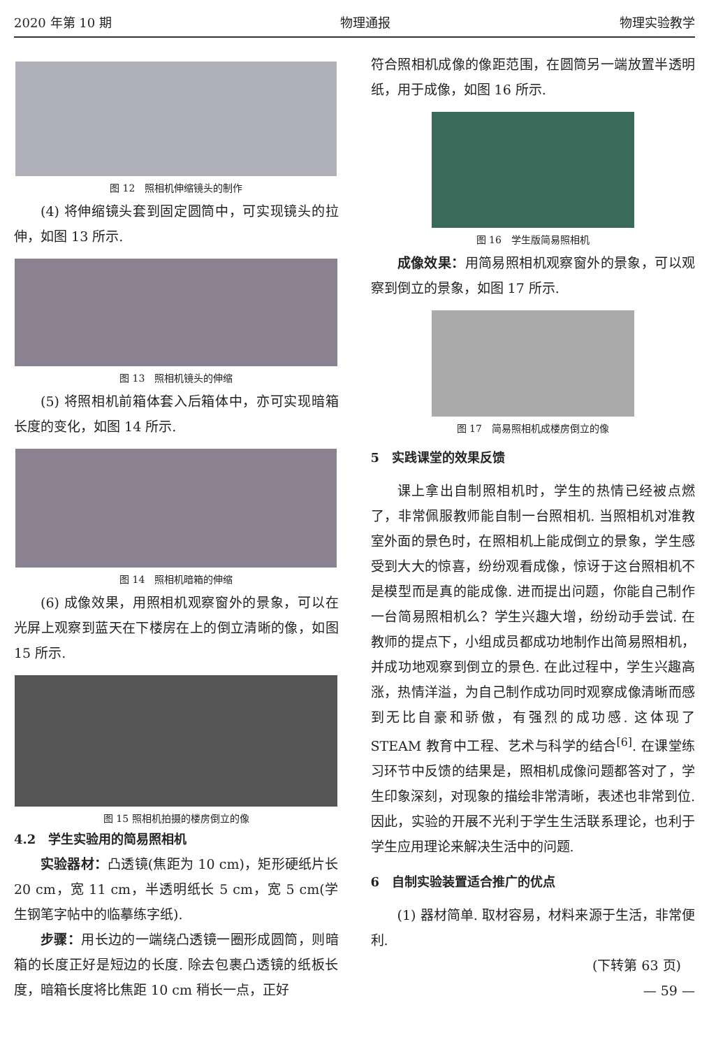2020 年第 10 期 物理通报 物理实验教学
图 12　照相机伸缩镜头的制作
(4) 将伸缩镜头套到固定圆筒中，可实现镜头的拉伸，如图 13 所示.
图 13　照相机镜头的伸缩
(5) 将照相机前箱体套入后箱体中，亦可实现暗箱长度的变化，如图 14 所示.
图 14　照相机暗箱的伸缩
(6) 成像效果，用照相机观察窗外的景象，可以在光屏上观察到蓝天在下楼房在上的倒立清晰的像，如图 15 所示.
图 15 照相机拍摄的楼房倒立的像
4.2　学生实验用的简易照相机
实验器材：凸透镜(焦距为 10 cm)，矩形硬纸片长 20 cm，宽 11 cm，半透明纸长 5 cm，宽 5 cm(学生钢笔字帖中的临摹练字纸).
步骤：用长边的一端绕凸透镜一圈形成圆筒，则暗箱的长度正好是短边的长度. 除去包裹凸透镜的纸板长度，暗箱长度将比焦距 10 cm 稍长一点，正好
符合照相机成像的像距范围，在圆筒另一端放置半透明纸，用于成像，如图 16 所示.
图 16　学生版简易照相机
成像效果：用简易照相机观察窗外的景象，可以观察到倒立的景象，如图 17 所示.
图 17　简易照相机成楼房倒立的像
5　实践课堂的效果反馈
课上拿出自制照相机时，学生的热情已经被点燃了，非常佩服教师能自制一台照相机. 当照相机对准教室外面的景色时，在照相机上能成倒立的景象，学生感受到大大的惊喜，纷纷观看成像，惊讶于这台照相机不是模型而是真的能成像. 进而提出问题，你能自己制作一台简易照相机么？学生兴趣大增，纷纷动手尝试. 在教师的提点下，小组成员都成功地制作出简易照相机，并成功地观察到倒立的景色. 在此过程中，学生兴趣高涨，热情洋溢，为自己制作成功同时观察成像清晰而感到无比自豪和骄傲，有强烈的成功感. 这体现了 STEAM 教育中工程、艺术与科学的结合<sup>[6]</sup>. 在课堂练习环节中反馈的结果是，照相机成像问题都答对了，学生印象深刻，对现象的描绘非常清晰，表述也非常到位. 因此，实验的开展不光利于学生生活联系理论，也利于学生应用理论来解决生活中的问题.
6　自制实验装置适合推广的优点
(1) 器材简单. 取材容易，材料来源于生活，非常便利.
(下转第 63 页)
— 59 —